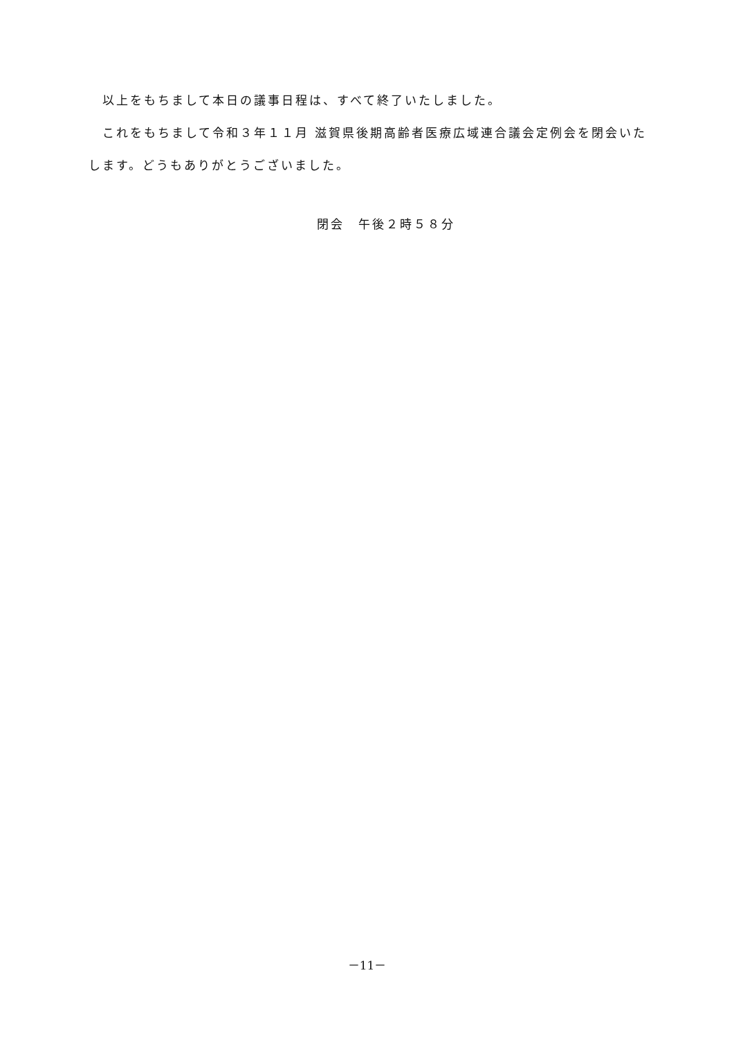以上をもちまして本日の議事日程は、すべて終了いたしました。
　これをもちまして令和３年１１月 滋賀県後期高齢者医療広域連合議会定例会を閉会いたします。どうもありがとうございました。
閉会　午後２時５８分
－11－